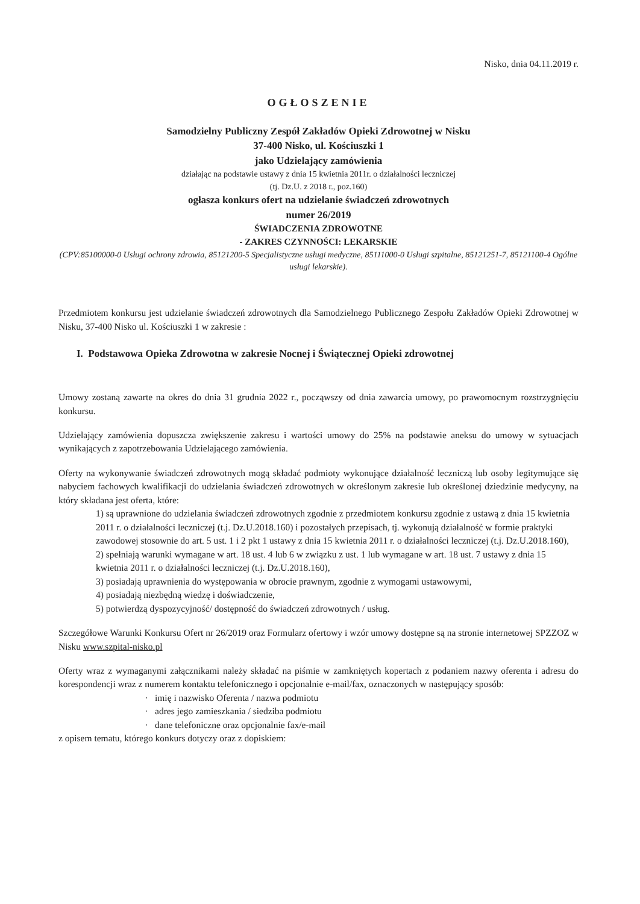Nisko, dnia 04.11.2019 r.
OGŁOSZENIE
Samodzielny Publiczny Zespół Zakładów Opieki Zdrowotnej w Nisku
37-400 Nisko, ul. Kościuszki 1
jako Udzielający zamówienia
działając na podstawie ustawy z dnia 15 kwietnia 2011r. o działalności leczniczej
(tj. Dz.U. z 2018 r., poz.160)
ogłasza konkurs ofert na udzielanie świadczeń zdrowotnych
numer 26/2019
ŚWIADCZENIA ZDROWOTNE
- ZAKRES CZYNNOŚCI: LEKARSKIE
(CPV:85100000-0 Usługi ochrony zdrowia, 85121200-5 Specjalistyczne usługi medyczne, 85111000-0 Usługi szpitalne, 85121251-7, 85121100-4 Ogólne usługi lekarskie).
Przedmiotem konkursu jest udzielanie świadczeń zdrowotnych dla Samodzielnego Publicznego Zespołu Zakładów Opieki Zdrowotnej w Nisku, 37-400 Nisko ul. Kościuszki 1 w zakresie :
I. Podstawowa Opieka Zdrowotna w zakresie Nocnej i Świątecznej Opieki zdrowotnej
Umowy zostaną zawarte na okres do dnia 31 grudnia 2022 r., począwszy od dnia zawarcia umowy, po prawomocnym rozstrzygnięciu konkursu.
Udzielający zamówienia dopuszcza zwiększenie zakresu i wartości umowy do 25% na podstawie aneksu do umowy w sytuacjach wynikających z zapotrzebowania Udzielającego zamówienia.
Oferty na wykonywanie świadczeń zdrowotnych mogą składać podmioty wykonujące działalność leczniczą lub osoby legitymujące się nabyciem fachowych kwalifikacji do udzielania świadczeń zdrowotnych w określonym zakresie lub określonej dziedzinie medycyny, na który składana jest oferta, które:
1) są uprawnione do udzielania świadczeń zdrowotnych zgodnie z przedmiotem konkursu zgodnie z ustawą z dnia 15 kwietnia 2011 r. o działalności leczniczej (t.j. Dz.U.2018.160) i pozostałych przepisach, tj. wykonują działalność w formie praktyki zawodowej stosownie do art. 5 ust. 1 i 2 pkt 1 ustawy z dnia 15 kwietnia 2011 r. o działalności leczniczej (t.j. Dz.U.2018.160),
2) spełniają warunki wymagane w art. 18 ust. 4 lub 6 w związku z ust. 1 lub wymagane w art. 18 ust. 7 ustawy z dnia 15 kwietnia 2011 r. o działalności leczniczej (t.j. Dz.U.2018.160),
3) posiadają uprawnienia do występowania w obrocie prawnym, zgodnie z wymogami ustawowymi,
4) posiadają niezbędną wiedzę i doświadczenie,
5) potwierdzą dyspozycyjność/ dostępność do świadczeń zdrowotnych / usług.
Szczegółowe Warunki Konkursu Ofert nr 26/2019 oraz Formularz ofertowy i wzór umowy dostępne są na stronie internetowej SPZZOZ w Nisku www.szpital-nisko.pl
Oferty wraz z wymaganymi załącznikami należy składać na piśmie w zamkniętych kopertach z podaniem nazwy oferenta i adresu do korespondencji wraz z numerem kontaktu telefonicznego i opcjonalnie e-mail/fax, oznaczonych w następujący sposób:
imię i nazwisko Oferenta / nazwa podmiotu
adres jego zamieszkania / siedziba podmiotu
dane telefoniczne oraz opcjonalnie fax/e-mail
z opisem tematu, którego konkurs dotyczy oraz z dopiskiem: